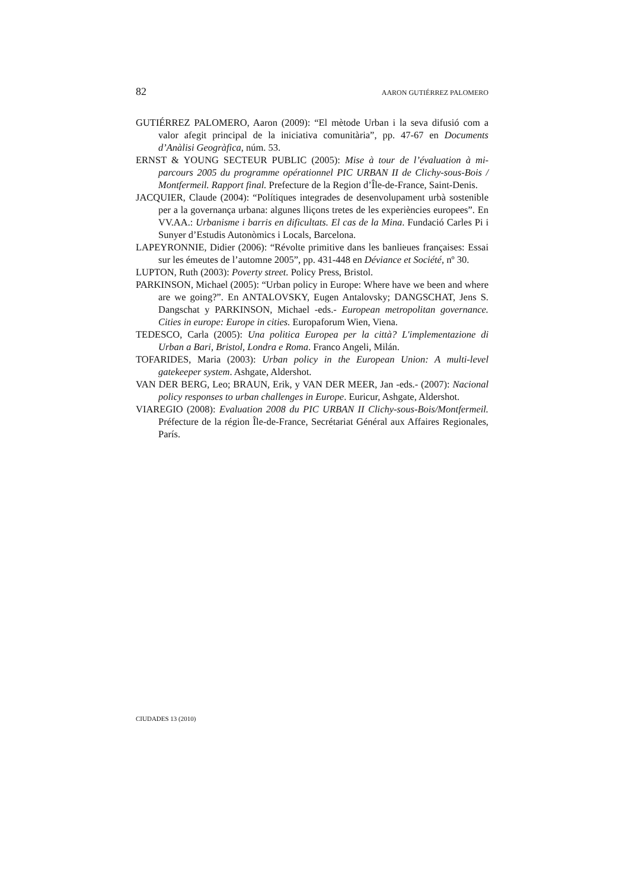82 AARON GUTIÉRREZ PALOMERO
GUTIÉRREZ PALOMERO, Aaron (2009): “El mètode Urban i la seva difusió com a valor afegit principal de la iniciativa comunitària”, pp. 47-67 en Documents d’Anàlisi Geogràfica, núm. 53.
ERNST & YOUNG SECTEUR PUBLIC (2005): Mise à tour de l’évaluation à mi-parcours 2005 du programme opérationnel PIC URBAN II de Clichy-sous-Bois / Montfermeil. Rapport final. Prefecture de la Region d’Île-de-France, Saint-Denis.
JACQUIER, Claude (2004): “Polítiques integrades de desenvolupament urbà sostenible per a la governança urbana: algunes lliçons tretes de les experiències europees”. En VV.AA.: Urbanisme i barris en dificultats. El cas de la Mina. Fundació Carles Pi i Sunyer d’Estudis Autonòmics i Locals, Barcelona.
LAPEYRONNIE, Didier (2006): “Révolte primitive dans les banlieues françaises: Essai sur les émeutes de l’automne 2005”, pp. 431-448 en Déviance et Société, nº 30.
LUPTON, Ruth (2003): Poverty street. Policy Press, Bristol.
PARKINSON, Michael (2005): “Urban policy in Europe: Where have we been and where are we going?”. En ANTALOVSKY, Eugen Antalovsky; DANGSCHAT, Jens S. Dangschat y PARKINSON, Michael -eds.- European metropolitan governance. Cities in europe: Europe in cities. Europaforum Wien, Viena.
TEDESCO, Carla (2005): Una politica Europea per la città? L'implementazione di Urban a Bari, Bristol, Londra e Roma. Franco Angeli, Milán.
TOFARIDES, Maria (2003): Urban policy in the European Union: A multi-level gatekeeper system. Ashgate, Aldershot.
VAN DER BERG, Leo; BRAUN, Erik, y VAN DER MEER, Jan -eds.- (2007): Nacional policy responses to urban challenges in Europe. Euricur, Ashgate, Aldershot.
VIAREGIO (2008): Evaluation 2008 du PIC URBAN II Clichy-sous-Bois/Montfermeil. Préfecture de la région Île-de-France, Secrétariat Général aux Affaires Regionales, París.
CIUDADES 13 (2010)